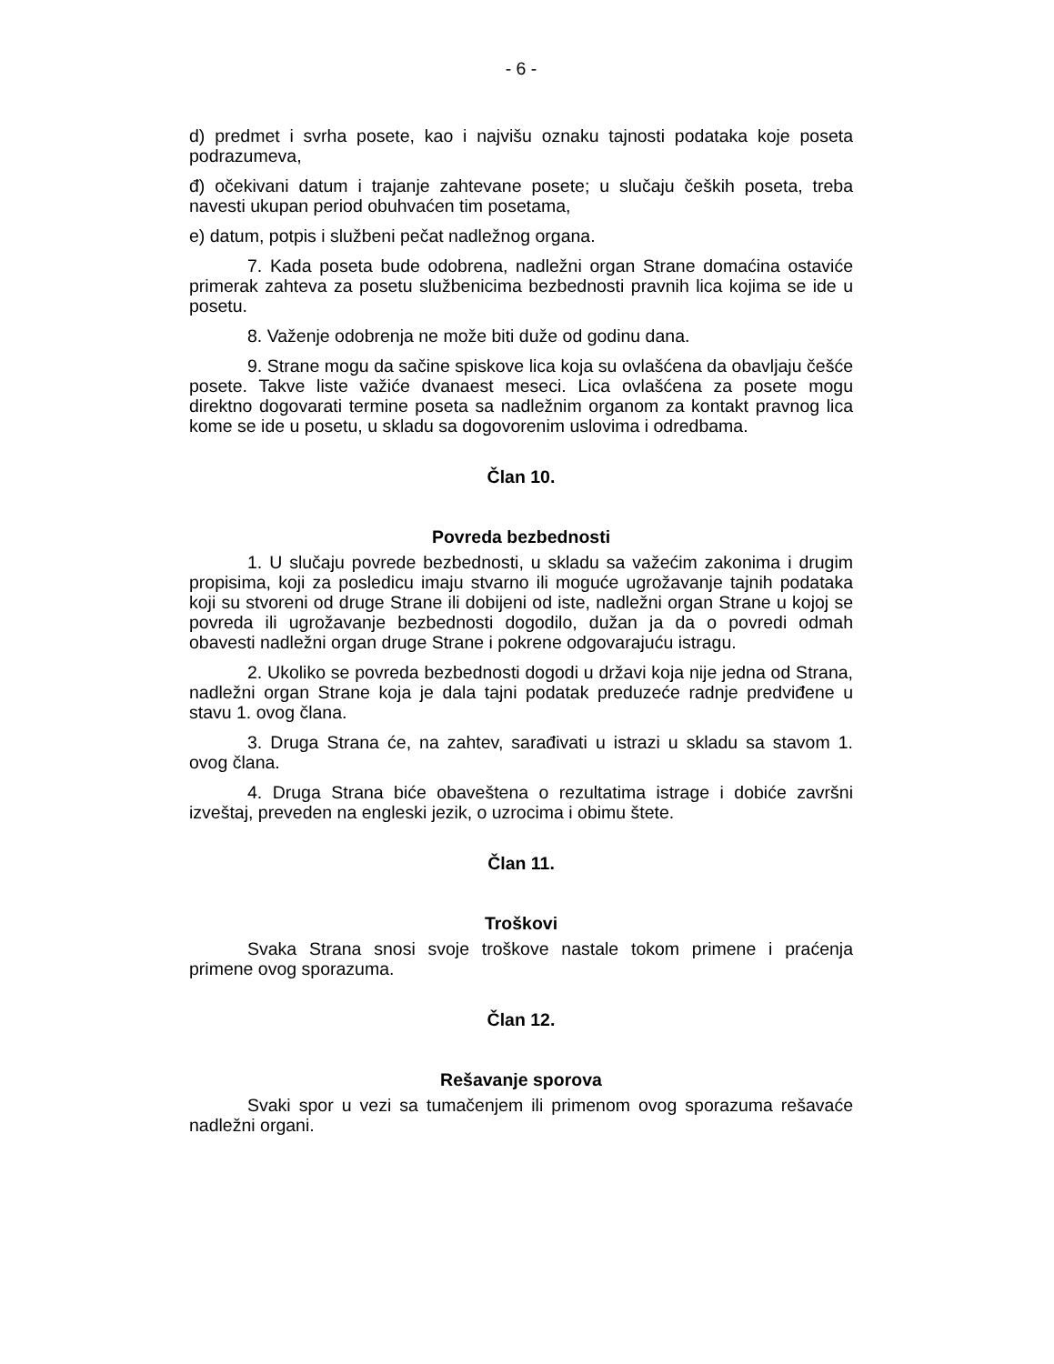- 6 -
d) predmet i svrha posete, kao i najvišu oznaku tajnosti podataka koje poseta podrazumeva,
đ) očekivani datum i trajanje zahtevane posete; u slučaju čeških poseta, treba navesti ukupan period obuhvaćen tim posetama,
e) datum, potpis i službeni pečat nadležnog organa.
7. Kada poseta bude odobrena, nadležni organ Strane domaćina ostaviće primerak zahteva za posetu službenicima bezbednosti pravnih lica kojima se ide u posetu.
8. Važenje odobrenja ne može biti duže od godinu dana.
9. Strane mogu da sačine spiskove lica koja su ovlašćena da obavljaju češće posete. Takve liste važiće dvanaest meseci. Lica ovlašćena za posete mogu direktno dogovarati termine poseta sa nadležnim organom za kontakt pravnog lica kome se ide u posetu, u skladu sa dogovorenim uslovima i odredbama.
Član 10.
Povreda bezbednosti
1. U slučaju povrede bezbednosti, u skladu sa važećim zakonima i drugim propisima, koji za posledicu imaju stvarno ili moguće ugrožavanje tajnih podataka koji su stvoreni od druge Strane ili dobijeni od iste, nadležni organ Strane u kojoj se povreda ili ugrožavanje bezbednosti dogodilo, dužan ja da o povredi odmah obavesti nadležni organ druge Strane i pokrene odgovarajuću istragu.
2. Ukoliko se povreda bezbednosti dogodi u državi koja nije jedna od Strana, nadležni organ Strane koja je dala tajni podatak preduzeće radnje predviđene u stavu 1. ovog člana.
3. Druga Strana će, na zahtev, sarađivati u istrazi u skladu sa stavom 1. ovog člana.
4. Druga Strana biće obaveštena o rezultatima istrage i dobiće završni izveštaj, preveden na engleski jezik, o uzrocima i obimu štete.
Član 11.
Troškovi
Svaka Strana snosi svoje troškove nastale tokom primene i praćenja primene ovog sporazuma.
Član 12.
Rešavanje sporova
Svaki spor u vezi sa tumačenjem ili primenom ovog sporazuma rešavaće nadležni organi.